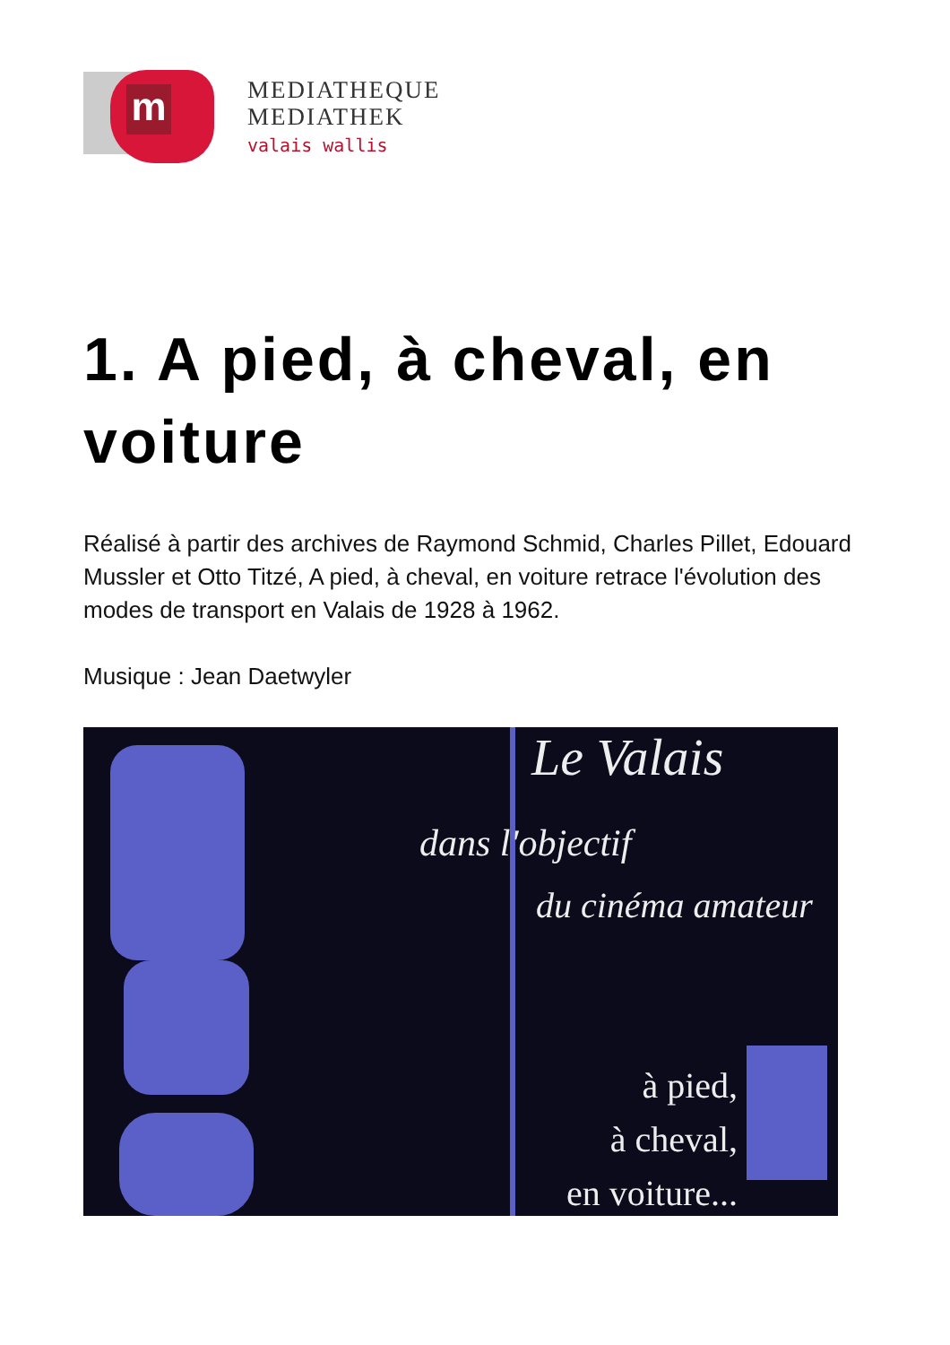m
MEDIATHEQUE
MEDIATHEK
valais wallis
1. A pied, à cheval, en voiture
Réalisé à partir des archives de Raymond Schmid, Charles Pillet, Edouard Mussler et Otto Titzé, A pied, à cheval, en voiture retrace l'évolution des modes de transport en Valais de 1928 à 1962.
Musique : Jean Daetwyler
Le Valais
dans l'objectif
du cinéma amateur
à pied,
à cheval,
en voiture...